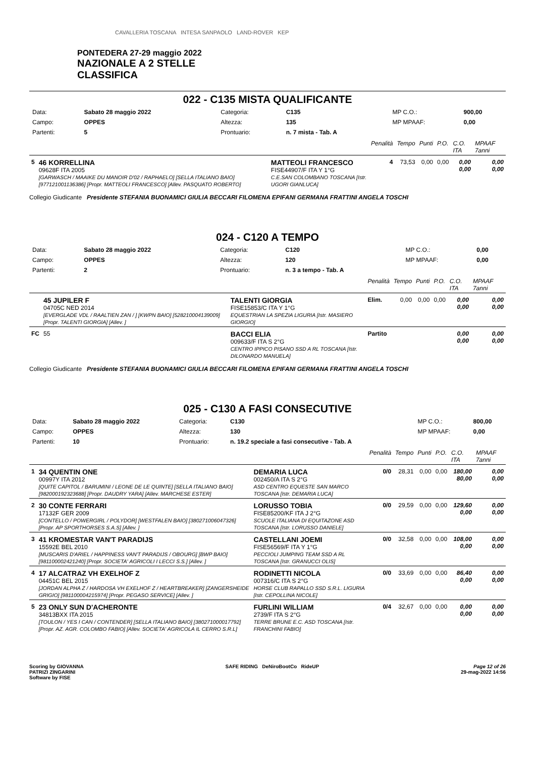CAVALLERIA TOSCANA INTESA SANPAOLO LAND-ROVER KEP
PONTEDERA 27-29 maggio 2022
NAZIONALE A 2 STELLE
CLASSIFICA
022 - C135 MISTA QUALIFICANTE
| Data: | Sabato 28 maggio 2022 | Categoria: | C135 | MP C.O.: | 900,00 |
| Campo: | OPPES | Altezza: | 135 | MP MPAAF: | 0,00 |
| Partenti: | 5 | Prontuario: | n. 7 mista - Tab. A | | |
| | | | Penalità | Tempo | Punti | P.O. | C.O. ITA | MPAAF 7anni |
| 5 | 46 KORRELLINA 09628F ITA 2005 [GARWASCH / MAAIKE DU MANOIR D'02 / RAPHAELO] [SELLA ITALIANO BAIO] [977121001136386] [Propr. MATTEOLI FRANCESCO] [Allev. PASQUATO ROBERTO] | MATTEOLI FRANCESCO FISE44907/F ITA Y 1°G C.E.SAN COLOMBANO TOSCANA [Istr. UGORI GIANLUCA] | 4 | 73,53 | 0,00 | 0,00 | 0,00 0,00 | 0,00 0,00 |
Collegio Giudicante Presidente STEFANIA BUONAMICI GIULIA BECCARI FILOMENA EPIFANI GERMANA FRATTINI ANGELA TOSCHI
024 - C120 A TEMPO
| Data: | Sabato 28 maggio 2022 | Categoria: | C120 | MP C.O.: | 0,00 |
| Campo: | OPPES | Altezza: | 120 | MP MPAAF: | 0,00 |
| Partenti: | 2 | Prontuario: | n. 3 a tempo - Tab. A | | |
| | | | Penalità | Tempo | Punti | P.O. | C.O. ITA | MPAAF 7anni |
| | 45 JUPILER F 04705C NED 2014 [EVERGLADE VDL / RAALTIEN ZAN / ] [KWPN BAIO] [528210004139009] [Propr. TALENTI GIORGIA] [Allev. ] | TALENTI GIORGIA FISE15853/C ITA Y 1°G EQUESTRIAN LA SPEZIA LIGURIA [Istr. MASIERO GIORGIO] | Elim. | 0,00 | 0,00 | 0,00 | 0,00 0,00 | 0,00 0,00 |
| FC | 55 | BACCI ELIA 009633/F ITA S 2°G CENTRO IPPICO PISANO SSD A RL TOSCANA [Istr. DILONARDO MANUELA] | Partito | | | | 0,00 0,00 | 0,00 0,00 |
Collegio Giudicante Presidente STEFANIA BUONAMICI GIULIA BECCARI FILOMENA EPIFANI GERMANA FRATTINI ANGELA TOSCHI
025 - C130 A FASI CONSECUTIVE
| Data: | Sabato 28 maggio 2022 | Categoria: | C130 | MP C.O.: | 800,00 |
| Campo: | OPPES | Altezza: | 130 | MP MPAAF: | 0,00 |
| Partenti: | 10 | Prontuario: | n. 19.2 speciale a fasi consecutive - Tab. A | | |
| | | | Penalità | Tempo | Punti | P.O. | C.O. ITA | MPAAF 7anni |
| 1 | 34 QUENTIN ONE 00997Y ITA 2012 [QUITE CAPITOL / BARUMINI / LEONE DE LE QUINTE] [SELLA ITALIANO BAIO] [982000192323688] [Propr. DAUDRY YARA] [Allev. MARCHESE ESTER] | DEMARIA LUCA 002450/A ITA S 2°G ASD CENTRO EQUESTE SAN MARCO TOSCANA [Istr. DEMARIA LUCA] | 0/0 | 28,31 | 0,00 | 0,00 | 180,00 80,00 | 0,00 0,00 |
| 2 | 30 CONTE FERRARI 17132F GER 2009 [CONTELLO / POWERGIRL / POLYDOR] [WESTFALEN BAIO] [380271006047326] [Propr. AP SPORTHORSES S.A.S] [Allev. ] | LORUSSO TOBIA FISE85200/KF ITA J 2°G SCUOLE ITALIANA DI EQUITAZONE ASD TOSCANA [Istr. LORUSSO DANIELE] | 0/0 | 29,59 | 0,00 | 0,00 | 129,60 0,00 | 0,00 0,00 |
| 3 | 41 KROMESTAR VAN'T PARADIJS 15592E BEL 2010 [MUSCARIS D'ARIEL / HAPPINESS VAN'T PARADIJS / OBOURG] [BWP BAIO] [981100002421240] [Propr. SOCIETA' AGRICOLI I LECCI S.S.] [Allev. ] | CASTELLANI JOEMI FISE56569/F ITA Y 1°G PECCIOLI JUMPING TEAM SSD A RL TOSCANA [Istr. GRANUCCI OLIS] | 0/0 | 32,58 | 0,00 | 0,00 | 108,00 0,00 | 0,00 0,00 |
| 4 | 17 ALCATRAZ VH EXELHOF Z 04451C BEL 2015 [JORDAN ALPHA Z / HARDOSA VH EXELHOF Z / HEARTBREAKER] [ZANGERSHEIDE GRIGIO] [981100004215974] [Propr. PEGASO SERVICE] [Allev. ] | RODINETTI NICOLA 007316/C ITA S 2°G HORSE CLUB RAPALLO SSD S.R.L. LIGURIA [Istr. CEPOLLINA NICOLE] | 0/0 | 33,69 | 0,00 | 0,00 | 86,40 0,00 | 0,00 0,00 |
| 5 | 23 ONLY SUN D'ACHERONTE 34813BXX ITA 2015 [TOULON / YES I CAN / CONTENDER] [SELLA ITALIANO BAIO] [380271000017792] [Propr. AZ. AGR. COLOMBO FABIO] [Allev. SOCIETA' AGRICOLA IL CERRO S.R.L] | FURLINI WILLIAM 2739/F ITA S 2°G TERRE BRUNE E.C. ASD TOSCANA [Istr. FRANCHINI FABIO] | 0/4 | 32,67 | 0,00 | 0,00 | 0,00 0,00 | 0,00 0,00 |
Scoring by GIOVANNA
PATRIZI ZINGARINI
Software by FISE
SAFE RIDING DeNiroBootCo RideUP
Page 12 of 26
29-mag-2022 14:56